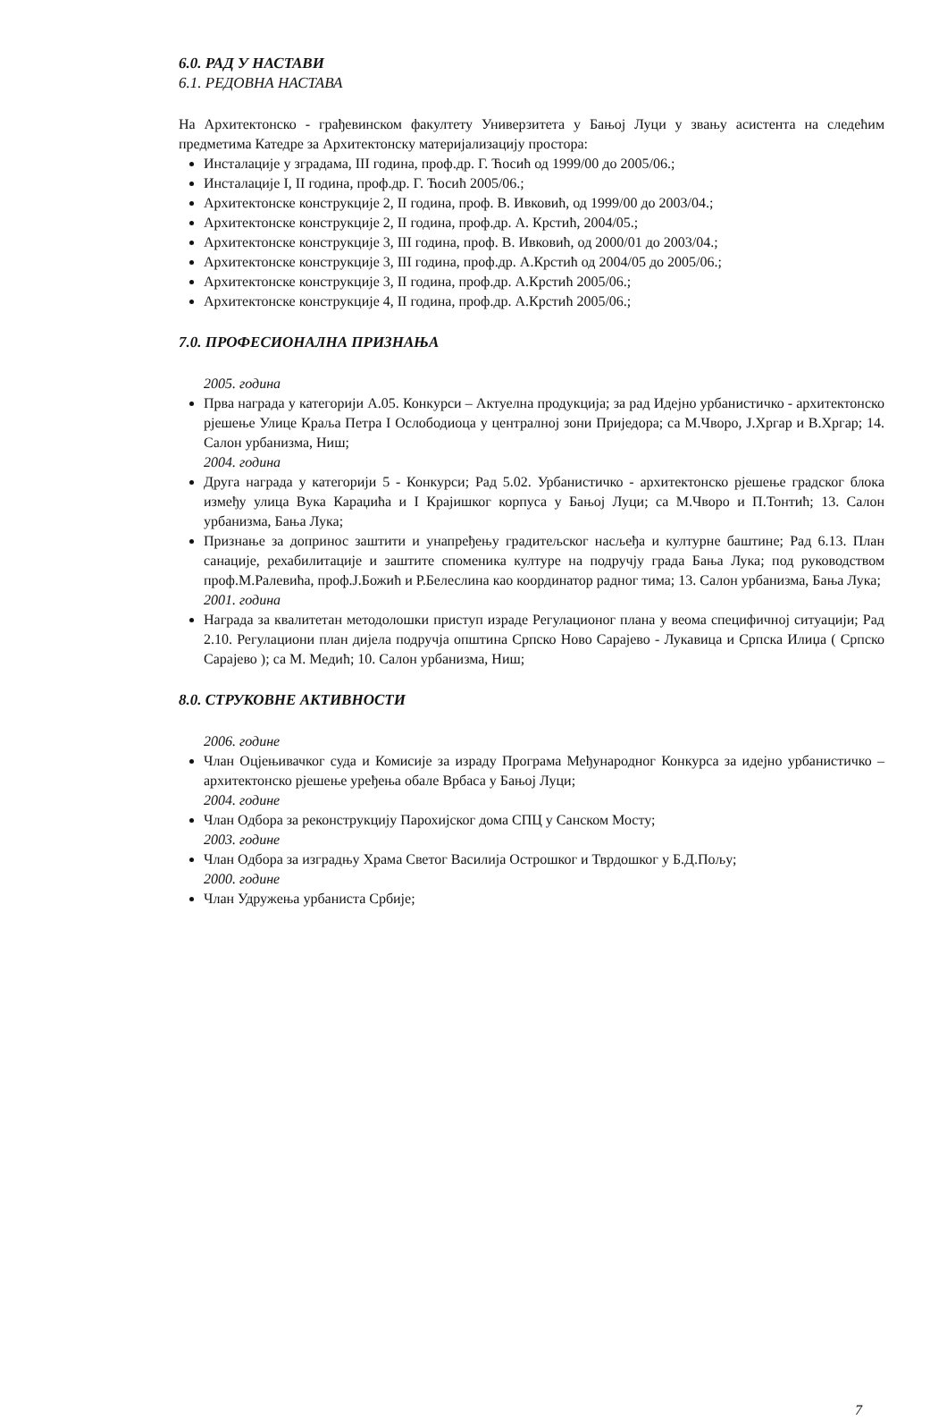6.0. РАД У НАСТАВИ
6.1. РЕДОВНА НАСТАВА
На Архитектонско - грађевинском факултету Универзитета у Бањој Луци у звању асистента на следећим предметима Катедре за Архитектонску материјализацију простора:
Инсталације у зградама, III година, проф.др. Г. Ћосић од 1999/00 до 2005/06.;
Инсталације I, II година, проф.др. Г. Ћосић 2005/06.;
Архитектонске конструкције 2, II година, проф. В. Ивковић, од 1999/00 до 2003/04.;
Архитектонске конструкције 2, II година, проф.др. А. Крстић, 2004/05.;
Архитектонске конструкције 3, III година, проф. В. Ивковић, од 2000/01 до 2003/04.;
Архитектонске конструкције 3, III година, проф.др. А.Крстић од 2004/05 до 2005/06.;
Архитектонске конструкције 3, II година, проф.др. А.Крстић 2005/06.;
Архитектонске конструкције 4, II година, проф.др. А.Крстић 2005/06.;
7.0. ПРОФЕСИОНАЛНА ПРИЗНАЊА
2005. година
Прва награда у категорији А.05. Конкурси – Актуелна продукција; за рад Идејно урбанистичко - архитектонско рјешење Улице Краља Петра I Ослободиоца у централној зони Приједора; са М.Чворо, Ј.Хргар и В.Хргар; 14. Салон урбанизма, Ниш;
2004. година
Друга награда у категорији 5 - Конкурси; Рад 5.02. Урбанистичко - архитектонско рјешење градског блока између улица Вука Караџића и I Крајишког корпуса у Бањој Луци; са М.Чворо и П.Тонтић; 13. Салон урбанизма, Бања Лука;
Признање за допринос заштити и унапређењу градитељског насљеђа и културне баштине; Рад 6.13. План санације, рехабилитације и заштите споменика културе на подручју града Бања Лука; под руководством проф.М.Ралевића, проф.Ј.Божић и Р.Белеслина као координатор радног тима; 13. Салон урбанизма, Бања Лука;
2001. година
Награда за квалитетан методолошки приступ израде Регулационог плана у веома специфичној ситуацији; Рад 2.10. Регулациони план дијела подручја општина Српско Ново Сарајево - Лукавица и Српска Илиџа ( Српско Сарајево ); са М. Медић; 10. Салон урбанизма, Ниш;
8.0. СТРУКОВНЕ АКТИВНОСТИ
2006. године
Члан Оцјењивачког суда и Комисије за израду Програма Међународног Конкурса за идејно урбанистичко – архитектонско рјешење уређења обале Врбаса у Бањој Луци;
2004. године
Члан Одбора за реконструкцију Парохијског дома СПЦ у Санском Мосту;
2003. године
Члан Одбора за изградњу Храма Светог Василија Острошког и Тврдошког у Б.Д.Пољу;
2000. године
Члан Удружења урбаниста Србије;
7